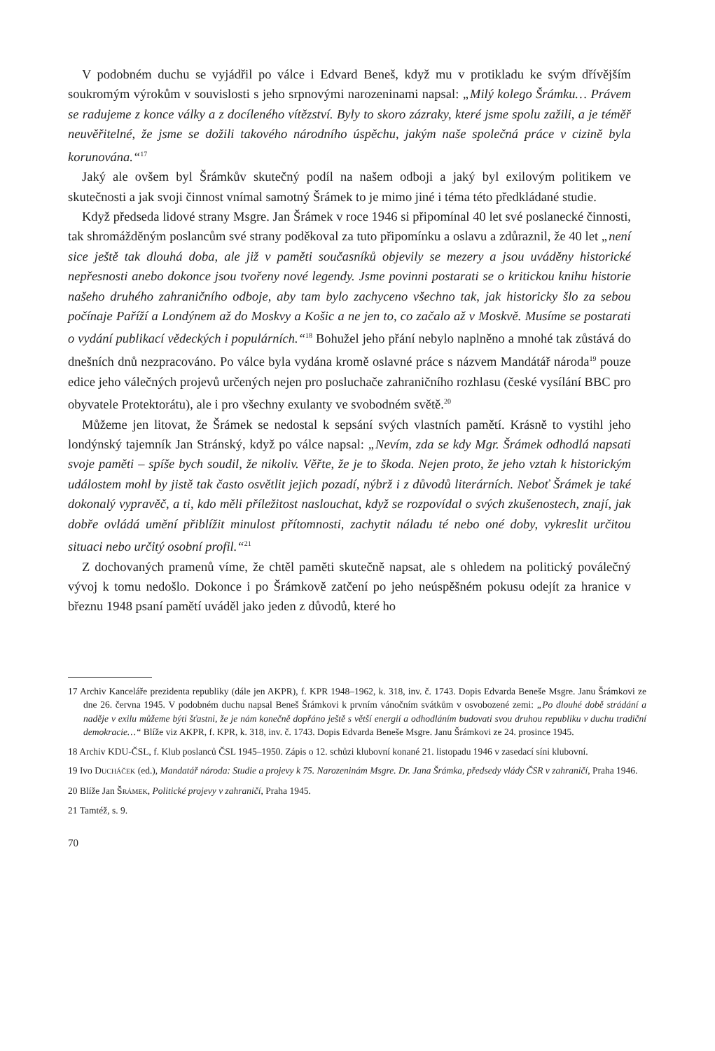V podobném duchu se vyjádřil po válce i Edvard Beneš, když mu v protikladu ke svým dřívějším soukromým výrokům v souvislosti s jeho srpnovými narozeninami napsal: „Milý kolego Šrámku… Právem se radujeme z konce války a z docíleného vítězství. Byly to skoro zázraky, které jsme spolu zažili, a je téměř neuvěřitelné, že jsme se dožili takového národního úspěchu, jakým naše společná práce v cizině byla korunována.“<sup>17</sup>
Jaký ale ovšem byl Šrámkův skutečný podíl na našem odboji a jaký byl exilovým politikem ve skutečnosti a jak svoji činnost vnímal samotný Šrámek to je mimo jiné i téma této předkládané studie.
Když předseda lidové strany Msgre. Jan Šrámek v roce 1946 si připomínal 40 let své poslanecké činnosti, tak shromážděným poslancům své strany poděkoval za tuto připomínku a oslavu a zdůraznil, že 40 let „není sice ještě tak dlouhá doba, ale již v paměti současníků objevily se mezery a jsou uváděny historické nepřesnosti anebo dokonce jsou tvořeny nové legendy. Jsme povinni postarati se o kritickou knihu historie našeho druhého zahraničního odboje, aby tam bylo zachyceno všechno tak, jak historicky šlo za sebou počínaje Paříží a Londýnem až do Moskvy a Košic a ne jen to, co začalo až v Moskvě. Musíme se postarati o vydání publikací vědeckých i populárních.“<sup>18</sup> Bohužel jeho přání nebylo naplněno a mnohé tak zůstává do dnešních dnů nezpracováno. Po válce byla vydána kromě oslavné práce s názvem Mandátář národa<sup>19</sup> pouze edice jeho válečných projevů určených nejen pro posluchače zahraničního rozhlasu (české vysílání BBC pro obyvatele Protektorátu), ale i pro všechny exulanty ve svobodném světě.<sup>20</sup>
Můžeme jen litovat, že Šrámek se nedostal k sepsání svých vlastních pamětí. Krásně to vystihl jeho londýnský tajemník Jan Stránský, když po válce napsal: „Nevím, zda se kdy Mgr. Šrámek odhodlá napsati svoje paměti – spíše bych soudil, že nikoliv. Věřte, že je to škoda. Nejen proto, že jeho vztah k historickým událostem mohl by jistě tak často osvětlit jejich pozadí, nýbrž i z důvodů literárních. Neboť Šrámek je také dokonalý vypravěč, a ti, kdo měli příležitost naslouchat, když se rozpovídal o svých zkušenostech, znají, jak dobře ovládá umění přiblížit minulost přítomnosti, zachytit náladu té nebo oné doby, vykreslit určitou situaci nebo určitý osobní profil.“<sup>21</sup>
Z dochovaných pramenů víme, že chtěl paměti skutečně napsat, ale s ohledem na politický poválečný vývoj k tomu nedošlo. Dokonce i po Šrámkově zatčení po jeho neúspěšném pokusu odejít za hranice v březnu 1948 psaní pamětí uváděl jako jeden z důvodů, které ho
17 Archiv Kanceláře prezidenta republiky (dále jen AKPR), f. KPR 1948–1962, k. 318, inv. č. 1743. Dopis Edvarda Beneše Msgre. Janu Šrámkovi ze dne 26. června 1945. V podobném duchu napsal Beneš Šrámkovi k prvním vánočním svátkům v osvobozené zemi: „Po dlouhé době strádání a naděje v exilu můžeme býti šťastni, že je nám konečně dopřáno ještě s větší energií a odhodláním budovati svou druhou republiku v duchu tradiční demokracie…“ Blíže viz AKPR, f. KPR, k. 318, inv. č. 1743. Dopis Edvarda Beneše Msgre. Janu Šrámkovi ze 24. prosince 1945.
18 Archiv KDU-ČSL, f. Klub poslanců ČSL 1945–1950. Zápis o 12. schůzi klubovní konané 21. listopadu 1946 v zasedací síni klubovní.
19 Ivo DUCHÁČEK (ed.), Mandatář národa: Studie a projevy k 75. Narozeninám Msgre. Dr. Jana Šrámka, předsedy vlády ČSR v zahraničí, Praha 1946.
20 Blíže Jan ŠRÁMEK, Politické projevy v zahraničí, Praha 1945.
21 Tamtéž, s. 9.
70